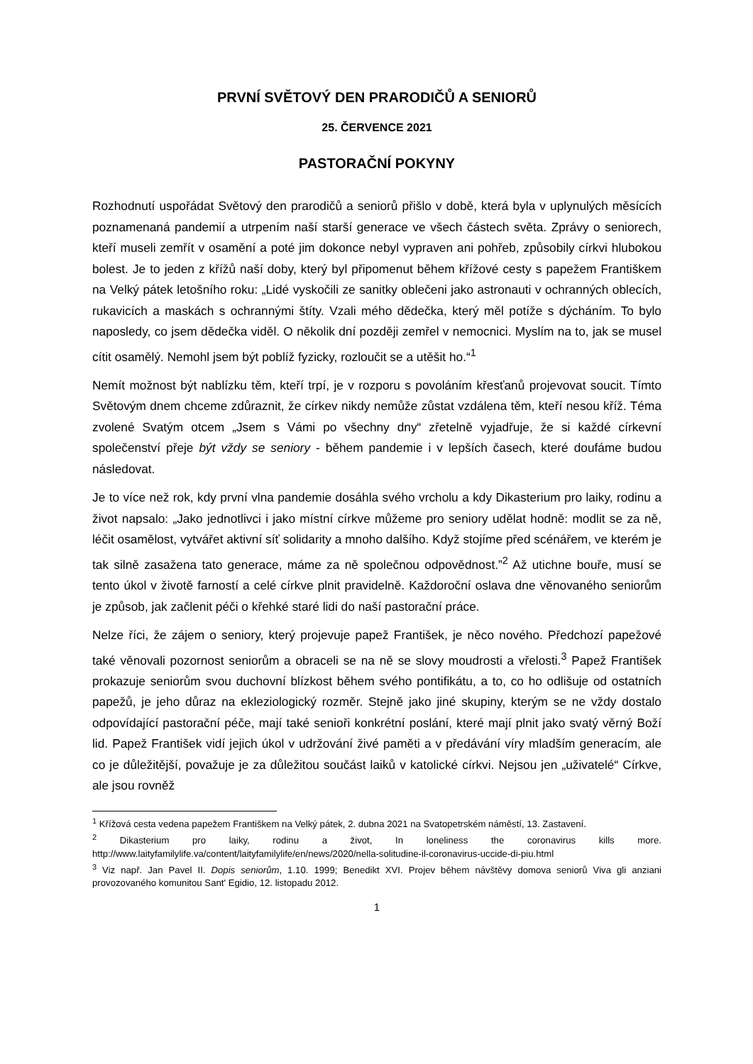PRVNÍ SVĚTOVÝ DEN PRARODIČŮ A SENIORŮ
25. ČERVENCE 2021
PASTORAČNÍ POKYNY
Rozhodnutí uspořádat Světový den prarodičů a seniorů přišlo v době, která byla v uplynulých měsících poznamenaná pandemií a utrpením naší starší generace ve všech částech světa. Zprávy o seniorech, kteří museli zemřít v osamění a poté jim dokonce nebyl vypraven ani pohřeb, způsobily církvi hlubokou bolest. Je to jeden z křížů naší doby, který byl připomenut během křížové cesty s papežem Františkem na Velký pátek letošního roku: „Lidé vyskočili ze sanitky oblečeni jako astronauti v ochranných oblecích, rukavicích a maskách s ochrannými štíty. Vzali mého dědečka, který měl potíže s dýcháním. To bylo naposledy, co jsem dědečka viděl. O několik dní později zemřel v nemocnici. Myslím na to, jak se musel cítit osamělý. Nemohl jsem být poblíž fyzicky, rozloučit se a utěšit ho.“<sup>1</sup>
Nemít možnost být nablízku těm, kteří trpí, je v rozporu s povoláním křesťanů projevovat soucit. Tímto Světovým dnem chceme zdůraznit, že církev nikdy nemůže zůstat vzdálena těm, kteří nesou kříž. Téma zvolené Svatým otcem „Jsem s Vámi po všechny dny“ zřetelně vyjadřuje, že si každé církevní společenství přeje být vždy se seniory - během pandemie i v lepších časech, které doufáme budou následovat.
Je to více než rok, kdy první vlna pandemie dosáhla svého vrcholu a kdy Dikasterium pro laiky, rodinu a život napsalo: „Jako jednotlivci i jako místní církve můžeme pro seniory udělat hodně: modlit se za ně, léčit osamělost, vytvářet aktivní síť solidarity a mnoho dalšího. Když stojíme před scénářem, ve kterém je tak silně zasažena tato generace, máme za ně společnou odpovědnost.”<sup>2</sup> Až utichne bouře, musí se tento úkol v životě farností a celé církve plnit pravidelně. Každoroční oslava dne věnovaného seniorům je způsob, jak začlenit péči o křehké staré lidi do naší pastorační práce.
Nelze říci, že zájem o seniory, který projevuje papež František, je něco nového. Předchozí papežové také věnovali pozornost seniorům a obraceli se na ně se slovy moudrosti a vřelosti.<sup>3</sup> Papež František prokazuje seniorům svou duchovní blízkost během svého pontifikátu, a to, co ho odlišuje od ostatních papežů, je jeho důraz na ekleziologický rozměr. Stejně jako jiné skupiny, kterým se ne vždy dostalo odpovídající pastorační péče, mají také senioři konkrétní poslání, které mají plnit jako svatý věrný Boží lid. Papež František vidí jejich úkol v udržování živé paměti a v předávání víry mladším generacím, ale co je důležitější, považuje je za důležitou součást laiků v katolické církvi. Nejsou jen „uživatelé“ Církve, ale jsou rovněž
<sup>1</sup> Křížová cesta vedena papežem Františkem na Velký pátek, 2. dubna 2021 na Svatopetrském náměstí, 13. Zastavení.
<sup>2</sup> Dikasterium pro laiky, rodinu a život, In loneliness the coronavirus kills more. http://www.laityfamilylife.va/content/laityfamilylife/en/news/2020/nella-solitudine-il-coronavirus-uccide-di-piu.html
<sup>3</sup> Viz např. Jan Pavel II. Dopis seniorům, 1.10. 1999; Benedikt XVI. Projev během návštěvy domova seniorů Viva gli anziani provozovaného komunitou Sant' Egidio, 12. listopadu 2012.
1